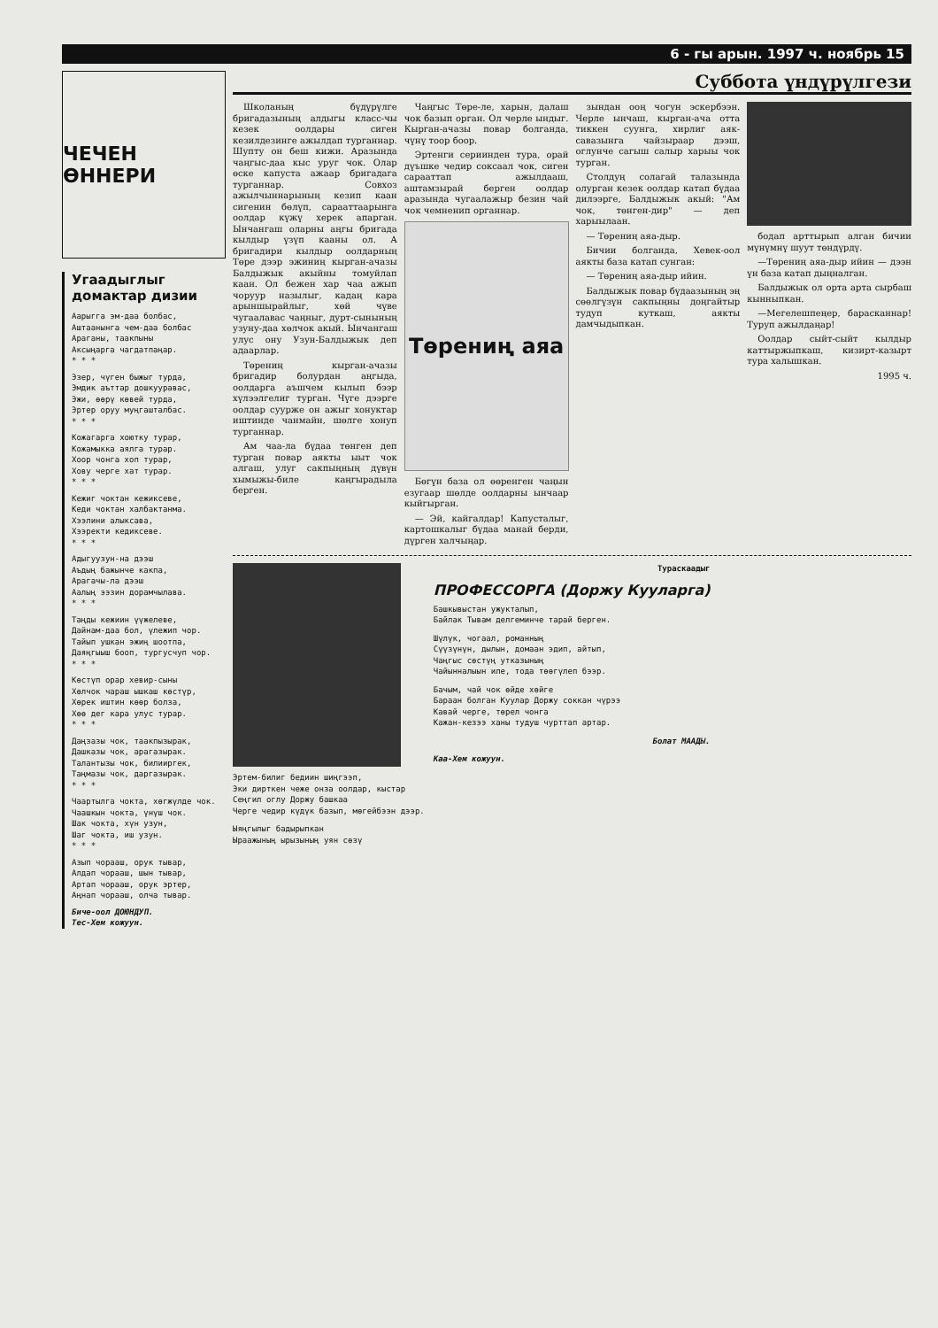6 - гы арын. 1997 ч. ноябрь 15
ЧЕЧЕН ӨННЕРИ
Угаадыглыг домактар дизии
Аарыгга эм-даа болбас,
Аштаанынга чем-даа болбас
Араганы, таакпыны
Аксыңарга чагдатпаңар.
* * *
Эзер, чүген быжыг турда,
Эмдик аъттар дошкууравас,
Эжи, өөрү көвей турда,
Эртер оруу муңгашталбас.
* * *
Кожагарга хоютку турар,
Кожамыкка аялга турар.
Хоор чонга хоп турар,
Хову черге хат турар.
* * *
Кежиг чоктан кежиксеве,
Кеди чоктан халбактанма.
Хээлини алыксава,
Хээректи кедиксеве.
* * *
Адыгуузун-на дээш
Аъдың бажынче какпа,
Арагачы-ла дээш
Аалың ээзин дорамчылава.
* * *
Таңды кежиин үүжелеве,
Дайнам-даа бол, үлежип чор.
Тайып ушкан эжиң шоотпа,
Даяңгыыш бооп, тургусчуп чор.
* * *
Көстүп орар хевир-сыны
Хөлчок чараш ышкаш көстүр,
Хөрек иштин көөр болза,
Хөө дег кара улус турар.
* * *
Даңзазы чок, таакпызырак,
Дашказы чок, арагазырак.
Талантызы чок, билииргек,
Таңмазы чок, даргазырак.
* * *
Чаартылга чокта, хөгжүлде чок.
Чаашкын чокта, үнүш чок.
Шак чокта, хүн узун,
Шаг чокта, иш узун.
* * *
Азып чорааш, орук тывар,
Алдап чорааш, шын тывар,
Артап чорааш, орук эртер,
Аңнап чорааш, олча тывар.
Биче-оол ДОЮНДУП.
Тес-Хем кожуун.
Суббота үндүрүлгези
Школаның бүдүрүлге бригадазының алдыгы класс-чы кезек оолдары сиген кезилдезинге ажылдап турганнар. Шупту он беш кижи. Аразында чаңгыс-даа кыс уруг чок. Олар өске капуста ажаар бригадага турганнар. Совхоз ажылчыннарының кезип каан сигенин бөлүп, сарааттаарынга оолдар күжү херек апарган. Ынчангаш оларны аңгы бригада кылдыр үзүп кааны ол. А бригадири кылдыр оолдарның Төре дээр эжиниң кырган-ачазы Балдыжык акыйны томуйлап каан. Ол бежен хар чаа ажып чоруур назылыг, кадаң кара арыншырайлыг, хөй чүве чугаалавас чаңныг, дурт-сынының узуну-даа хөлчок акый. Ынчангаш улус ону Узун-Балдыжык деп адаарлар.
Төрениң кырган-ачазы бригадир болурдан аңгыда, оолдарга аъшчем кылып бээр хүлээлгелиг турган. Чүге дээрге оолдар суурже он ажыг хонуктар иштинде чанмайн, шөлге хонуп турганнар.
Ам чаа-ла бүдаа төнген деп турган повар аякты ыыт чок алгаш, улуг сакпыңның дүвүн хымыжы-биле каңгырадыла берген.
Чаңгыс Төре-ле, харын, далаш чок базып орган. Ол черле ындыг. Кырган-ачазы повар болганда, чүнү тоор боор.
Эртенги сериинден тура, орай дүъшке чедир соксаал чок, сиген сарааттап ажылдааш, аштамзырай берген оолдар аразында чугаалажыр безин чай чок чемненип органнар.
Төрениң аяа
Бөгүн база ол өөренген чаңын езугаар шөлде оолдарны ынчаар кыйгырган.
— Эй, кайгалдар! Капусталыг, картошкалыг бүдаа манай берди, дүрген халчыңар.
зындан ооң чогун эскербээн. Черле ынчаш, кырган-ача отта тиккен суунга, хирлиг аяк-савазынга чайзыраар дээш, оглунче сагыш салыр харыы чок турган.
Столдуң солагай талазында олурган кезек оолдар катап бүдаа дилээрге, Балдыжык акый: "Ам чок, төнген-дир" — деп харыылаан.
— Төрениң аяа-дыр.
Бичии болганда, Хевек-оол аякты база катап сунган:
— Төрениң аяа-дыр ийин.
Балдыжык повар бүдаазының эң сөөлгүзүн сакпыңны доңгайтыр тудуп куткаш, аякты дамчыдыпкан.
бодап арттырып алган бичии мүнүмнү шуут төндүрдү.
—Төрениң аяа-дыр ийин — дээн үн база катап дыңналган.
Балдыжык ол орта арта сырбаш кынныпкан.
—Мегелешпеңер, барасканнар! Туруп ажылдаңар!
Оолдар сыйт-сыйт кылдыр каттыржыпкаш, кизирт-казырт тура халышкан.
1995 ч.
Эртем-билиг бедиин шиңгээп,
Эки дирткен чеже онза оолдар, кыстар
Сеңгил оглу Доржу башкаа
Черге чедир күдүк базып, мөгейбээн дээр.
Ыяңгылыг бадырыпкан
Ыраажының ырызының уян сөзү
Тураскаадыг
ПРОФЕССОРГА (Доржу Кууларга)
Башкывыстан ужукталып,
Байлак Тывам делгеминче тарай берген.
Шүлүк, чогаал, романның
Сүүзүнүн, дылын, домаан эдип, айтып,
Чаңгыс сөстүң утказының
Чайынналыын иле, тода төөгүлеп бээр.
Бачым, чай чок өйде хөйге
Бараан болган Куулар Доржу соккан чүрээ
Кавай черге, төрел чонга
Кажан-кезээ ханы тудуш чурттап артар.
Болат МААДЫ.
Каа-Хем кожуун.